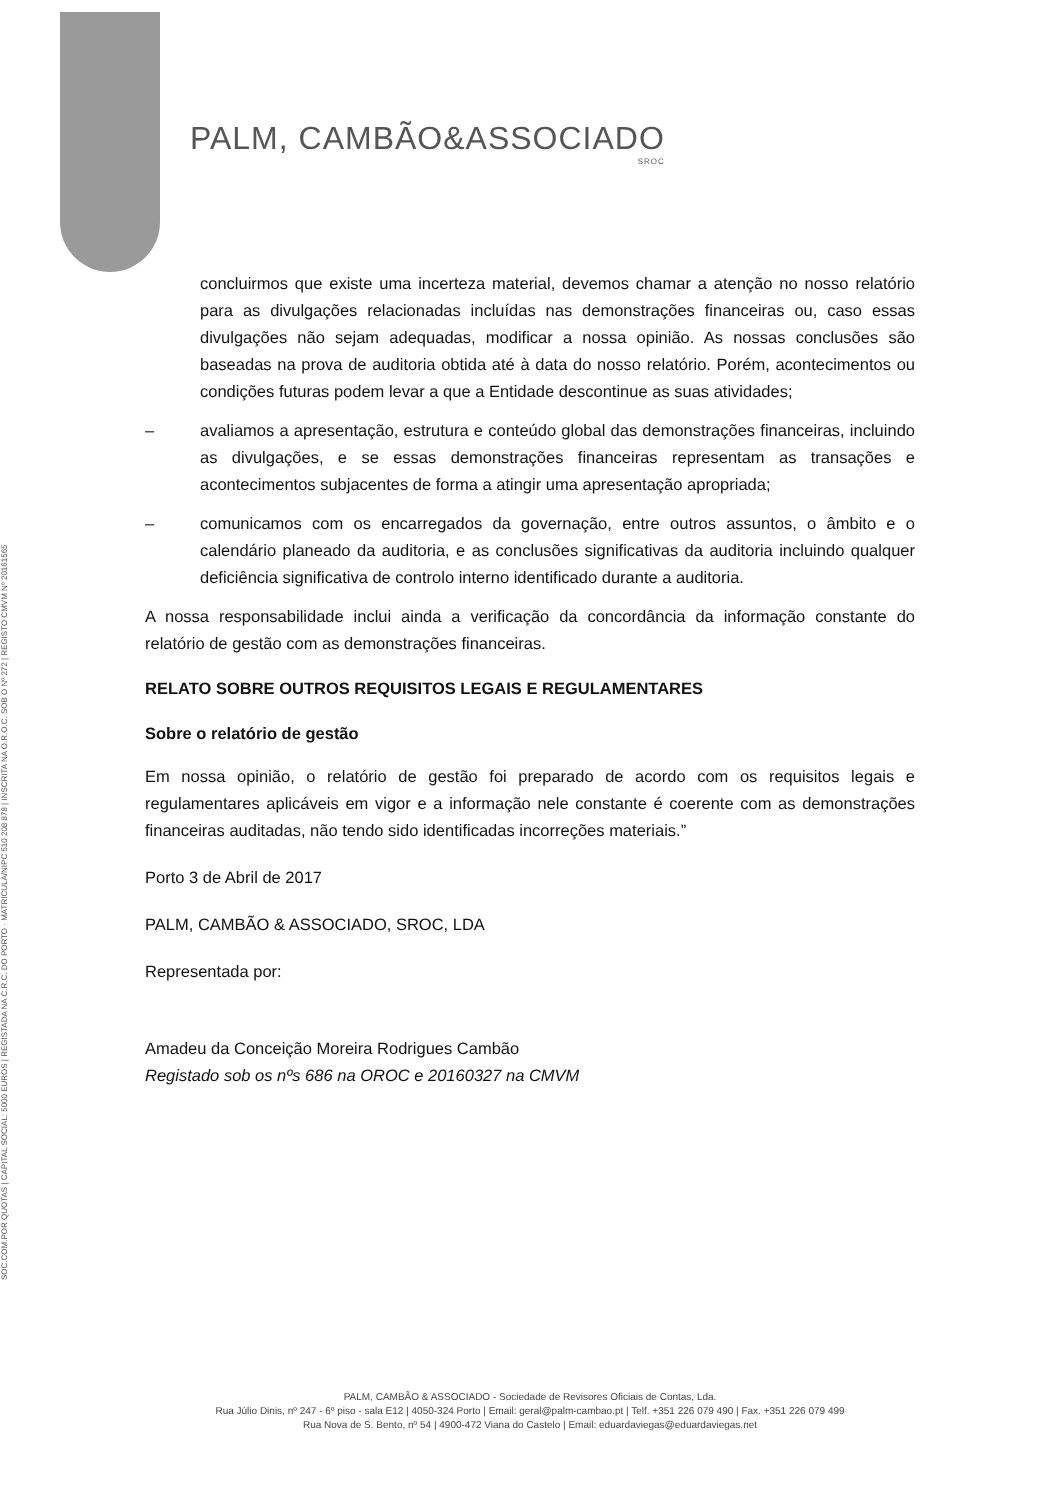SOC.COM.POR QUOTAS | CAPITAL SOCIAL: 5000 EUROS | REGISTADA NA C.R.C. DO PORTO · MATRICULA/NIPC 510 208 878 | INSCRITA NA O.R.O.C. SOB O Nº 272 | REGISTO CMVM Nº 20161565
PALM, CAMBÃO&ASSOCIADO
SROC
concluirmos que existe uma incerteza material, devemos chamar a atenção no nosso relatório para as divulgações relacionadas incluídas nas demonstrações financeiras ou, caso essas divulgações não sejam adequadas, modificar a nossa opinião. As nossas conclusões são baseadas na prova de auditoria obtida até à data do nosso relatório. Porém, acontecimentos ou condições futuras podem levar a que a Entidade descontinue as suas atividades;
– avaliamos a apresentação, estrutura e conteúdo global das demonstrações financeiras, incluindo as divulgações, e se essas demonstrações financeiras representam as transações e acontecimentos subjacentes de forma a atingir uma apresentação apropriada;
– comunicamos com os encarregados da governação, entre outros assuntos, o âmbito e o calendário planeado da auditoria, e as conclusões significativas da auditoria incluindo qualquer deficiência significativa de controlo interno identificado durante a auditoria.
A nossa responsabilidade inclui ainda a verificação da concordância da informação constante do relatório de gestão com as demonstrações financeiras.
RELATO SOBRE OUTROS REQUISITOS LEGAIS E REGULAMENTARES
Sobre o relatório de gestão
Em nossa opinião, o relatório de gestão foi preparado de acordo com os requisitos legais e regulamentares aplicáveis em vigor e a informação nele constante é coerente com as demonstrações financeiras auditadas, não tendo sido identificadas incorreções materiais.”
Porto 3 de Abril de 2017
PALM, CAMBÃO & ASSOCIADO, SROC, LDA
Representada por:
Amadeu da Conceição Moreira Rodrigues Cambão
Registado sob os nºs 686 na OROC e 20160327 na CMVM
PALM, CAMBÃO & ASSOCIADO - Sociedade de Revisores Oficiais de Contas, Lda.
Rua Júlio Dinis, nº 247 - 6º piso - sala E12 | 4050-324 Porto | Email: geral@palm-cambao.pt | Telf. +351 226 079 490 | Fax. +351 226 079 499
Rua Nova de S. Bento, nº 54 | 4900-472 Viana do Castelo | Email: eduardaviegas@eduardaviegas.net